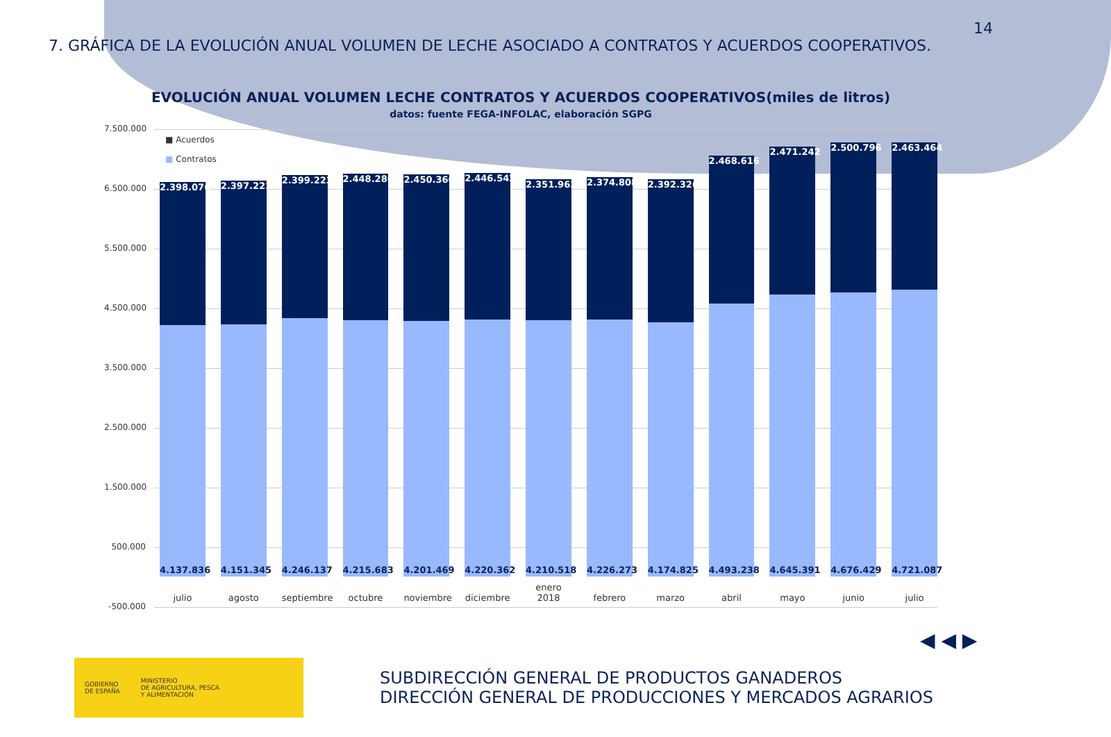14
7. GRÁFICA DE LA EVOLUCIÓN ANUAL VOLUMEN DE LECHE ASOCIADO A CONTRATOS Y ACUERDOS COOPERATIVOS.
EVOLUCIÓN ANUAL VOLUMEN LECHE CONTRATOS Y ACUERDOS COOPERATIVOS(miles de litros)
datos: fuente FEGA-INFOLAC, elaboración SGPG
7.500.000
6.500.000
5.500.000
4.500.000
3.500.000
2.500.000
1.500.000
500.000
-500.000
■ Acuerdos
■ Contratos
2.398.076
4.137.836
julio
2.397.221
4.151.345
agosto
2.399.223
4.246.137
septiembre
2.448.280
4.215.683
octubre
2.450.366
4.201.469
noviembre
2.446.542
4.220.362
diciembre
2.351.962
4.210.518
enero 2018
2.374.808
4.226.273
febrero
2.392.326
4.174.825
marzo
2.468.616
4.493.238
abril
2.471.242
4.645.391
mayo
2.500.796
4.676.429
junio
2.463.464
4.721.087
julio
◀ ◀ ▶
GOBIERNO
DE ESPAÑA
MINISTERIO
DE AGRICULTURA, PESCA
Y ALIMENTACIÓN
SUBDIRECCIÓN GENERAL DE PRODUCTOS GANADEROS
DIRECCIÓN GENERAL DE PRODUCCIONES Y MERCADOS AGRARIOS